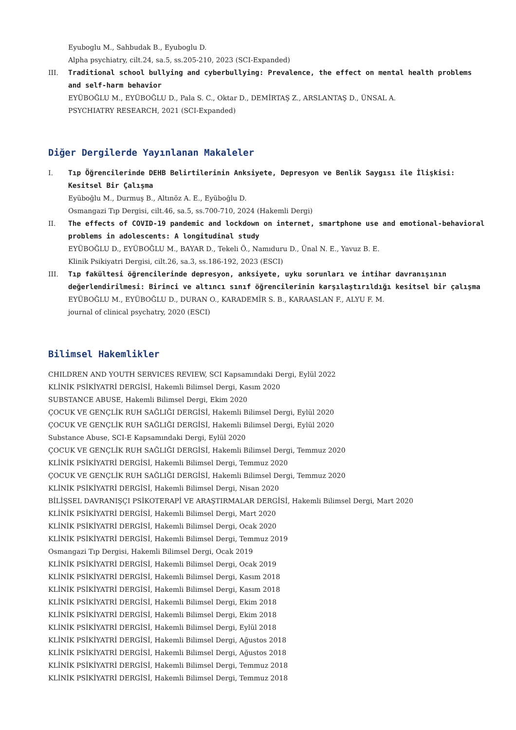Eyuboglu M., Sahbudak B., Eyuboglu D.
Alpha psychiatry, cilt.24, sa.5, ss.205-210, 2023 (SCI-Expanded)
III. Traditional school bullying and cyberbullying: Prevalence, the effect on mental health problems and self-harm behavior
EYÜBOĞLU M., EYÜBOĞLU D., Pala S. C., Oktar D., DEMİRTAŞ Z., ARSLANTAŞ D., ÜNSAL A.
PSYCHIATRY RESEARCH, 2021 (SCI-Expanded)
Diğer Dergilerde Yayınlanan Makaleler
I. Tıp Öğrencilerinde DEHB Belirtilerinin Anksiyete, Depresyon ve Benlik Saygısı ile İlişkisi: Kesitsel Bir Çalışma
Eyüboğlu M., Durmuş B., Altınöz A. E., Eyüboğlu D.
Osmangazi Tıp Dergisi, cilt.46, sa.5, ss.700-710, 2024 (Hakemli Dergi)
II. The effects of COVID-19 pandemic and lockdown on internet, smartphone use and emotional-behavioral problems in adolescents: A longitudinal study
EYÜBOĞLU D., EYÜBOĞLU M., BAYAR D., Tekeli Ö., Namıduru D., Ünal N. E., Yavuz B. E.
Klinik Psikiyatri Dergisi, cilt.26, sa.3, ss.186-192, 2023 (ESCI)
III. Tıp fakültesi öğrencilerinde depresyon, anksiyete, uyku sorunları ve intihar davranışının değerlendirilmesi: Birinci ve altıncı sınıf öğrencilerinin karşılaştırıldığı kesitsel bir çalışma
EYÜBOĞLU M., EYÜBOĞLU D., DURAN O., KARADEMİR S. B., KARAASLAN F., ALYU F. M.
journal of clinical psychatry, 2020 (ESCI)
Bilimsel Hakemlikler
CHILDREN AND YOUTH SERVICES REVIEW, SCI Kapsamındaki Dergi, Eylül 2022
KLİNİK PSİKİYATRİ DERGİSİ, Hakemli Bilimsel Dergi, Kasım 2020
SUBSTANCE ABUSE, Hakemli Bilimsel Dergi, Ekim 2020
ÇOCUK VE GENÇLİK RUH SAĞLIĞI DERGİSİ, Hakemli Bilimsel Dergi, Eylül 2020
ÇOCUK VE GENÇLİK RUH SAĞLIĞI DERGİSİ, Hakemli Bilimsel Dergi, Eylül 2020
Substance Abuse, SCI-E Kapsamındaki Dergi, Eylül 2020
ÇOCUK VE GENÇLİK RUH SAĞLIĞI DERGİSİ, Hakemli Bilimsel Dergi, Temmuz 2020
KLİNİK PSİKİYATRİ DERGİSİ, Hakemli Bilimsel Dergi, Temmuz 2020
ÇOCUK VE GENÇLİK RUH SAĞLIĞI DERGİSİ, Hakemli Bilimsel Dergi, Temmuz 2020
KLİNİK PSİKİYATRİ DERGİSİ, Hakemli Bilimsel Dergi, Nisan 2020
BİLİŞSEL DAVRANIŞÇI PSİKOTERAPİ VE ARAŞTIRMALAR DERGİSİ, Hakemli Bilimsel Dergi, Mart 2020
KLİNİK PSİKİYATRİ DERGİSİ, Hakemli Bilimsel Dergi, Mart 2020
KLİNİK PSİKİYATRİ DERGİSİ, Hakemli Bilimsel Dergi, Ocak 2020
KLİNİK PSİKİYATRİ DERGİSİ, Hakemli Bilimsel Dergi, Temmuz 2019
Osmangazi Tıp Dergisi, Hakemli Bilimsel Dergi, Ocak 2019
KLİNİK PSİKİYATRİ DERGİSİ, Hakemli Bilimsel Dergi, Ocak 2019
KLİNİK PSİKİYATRİ DERGİSİ, Hakemli Bilimsel Dergi, Kasım 2018
KLİNİK PSİKİYATRİ DERGİSİ, Hakemli Bilimsel Dergi, Kasım 2018
KLİNİK PSİKİYATRİ DERGİSİ, Hakemli Bilimsel Dergi, Ekim 2018
KLİNİK PSİKİYATRİ DERGİSİ, Hakemli Bilimsel Dergi, Ekim 2018
KLİNİK PSİKİYATRİ DERGİSİ, Hakemli Bilimsel Dergi, Eylül 2018
KLİNİK PSİKİYATRİ DERGİSİ, Hakemli Bilimsel Dergi, Ağustos 2018
KLİNİK PSİKİYATRİ DERGİSİ, Hakemli Bilimsel Dergi, Ağustos 2018
KLİNİK PSİKİYATRİ DERGİSİ, Hakemli Bilimsel Dergi, Temmuz 2018
KLİNİK PSİKİYATRİ DERGİSİ, Hakemli Bilimsel Dergi, Temmuz 2018